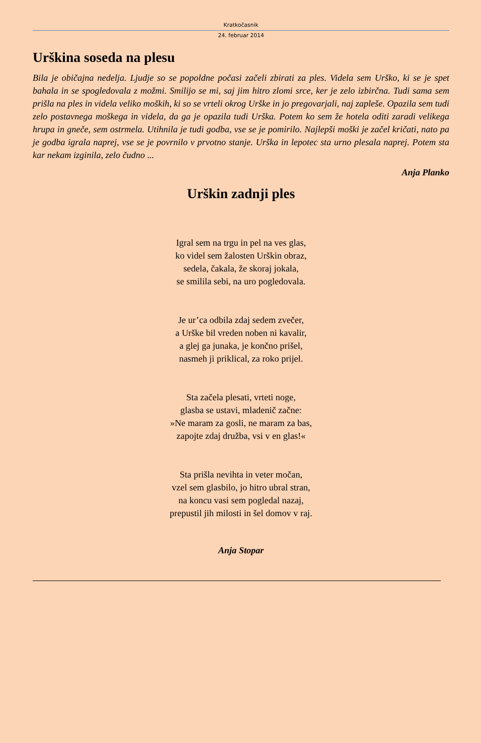Kratkočasnik
24. februar 2014
Urškina soseda na plesu
Bila je običajna nedelja. Ljudje so se popoldne počasi začeli zbirati za ples. Videla sem Urško, ki se je spet bahala in se spogledovala z možmi. Smilijo se mi, saj jim hitro zlomi srce, ker je zelo izbirčna. Tudi sama sem prišla na ples in videla veliko moških, ki so se vrteli okrog Urške in jo pregovarjali, naj zapleše. Opazila sem tudi zelo postavnega moškega in videla, da ga je opazila tudi Urška. Potem ko sem že hotela oditi zaradi velikega hrupa in gneče, sem ostrmela. Utihnila je tudi godba, vse se je pomirilo. Najlepši moški je začel kričati, nato pa je godba igrala naprej, vse se je povrnilo v prvotno stanje. Urška in lepotec sta urno plesala naprej. Potem sta kar nekam izginila, zelo čudno ...
Anja Planko
Urškin zadnji ples
Igral sem na trgu in pel na ves glas,
ko videl sem žalosten Urškin obraz,
sedela, čakala, že skoraj jokala,
se smilila sebi, na uro pogledovala.
Je ur’ca odbila zdaj sedem zvečer,
a Urške bil vreden noben ni kavalir,
a glej ga junaka, je končno prišel,
nasmeh ji priklical, za roko prijel.
Sta začela plesati, vrteti noge,
glasba se ustavi, mladenič začne:
»Ne maram za gosli, ne maram za bas,
zapojte zdaj družba, vsi v en glas!«
Sta prišla nevihta in veter močan,
vzel sem glasbilo, jo hitro ubral stran,
na koncu vasi sem pogledal nazaj,
prepustil jih milosti in šel domov v raj.
Anja Stopar